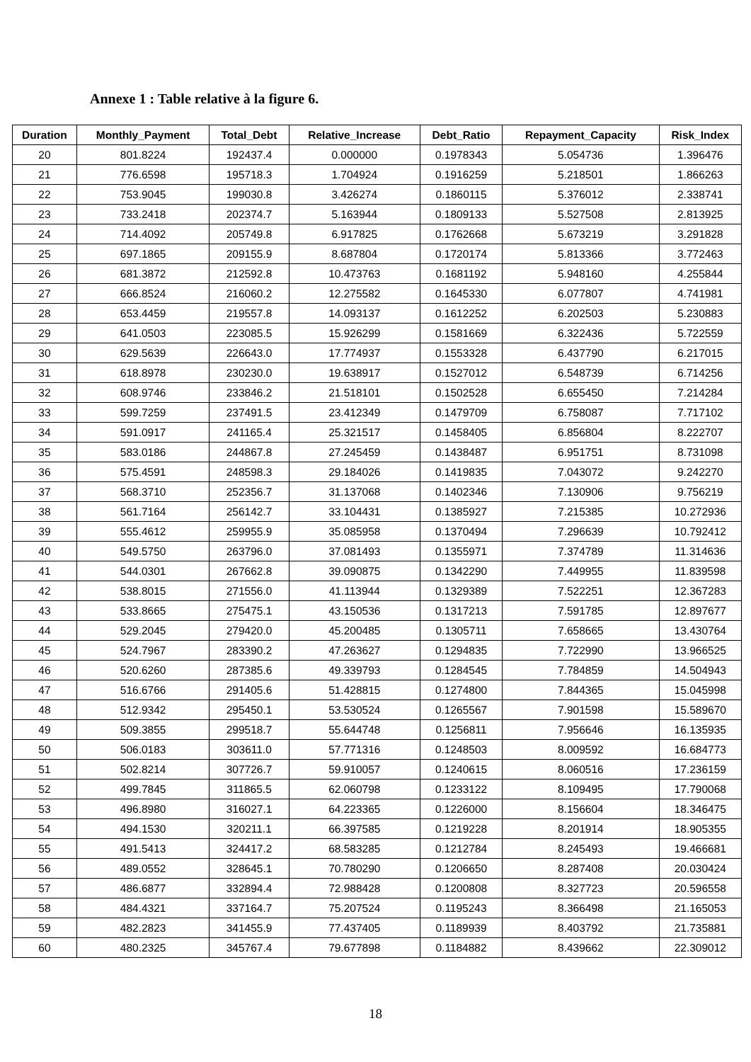Annexe 1 : Table relative à la figure 6.
| Duration | Monthly_Payment | Total_Debt | Relative_Increase | Debt_Ratio | Repayment_Capacity | Risk_Index |
| --- | --- | --- | --- | --- | --- | --- |
| 20 | 801.8224 | 192437.4 | 0.000000 | 0.1978343 | 5.054736 | 1.396476 |
| 21 | 776.6598 | 195718.3 | 1.704924 | 0.1916259 | 5.218501 | 1.866263 |
| 22 | 753.9045 | 199030.8 | 3.426274 | 0.1860115 | 5.376012 | 2.338741 |
| 23 | 733.2418 | 202374.7 | 5.163944 | 0.1809133 | 5.527508 | 2.813925 |
| 24 | 714.4092 | 205749.8 | 6.917825 | 0.1762668 | 5.673219 | 3.291828 |
| 25 | 697.1865 | 209155.9 | 8.687804 | 0.1720174 | 5.813366 | 3.772463 |
| 26 | 681.3872 | 212592.8 | 10.473763 | 0.1681192 | 5.948160 | 4.255844 |
| 27 | 666.8524 | 216060.2 | 12.275582 | 0.1645330 | 6.077807 | 4.741981 |
| 28 | 653.4459 | 219557.8 | 14.093137 | 0.1612252 | 6.202503 | 5.230883 |
| 29 | 641.0503 | 223085.5 | 15.926299 | 0.1581669 | 6.322436 | 5.722559 |
| 30 | 629.5639 | 226643.0 | 17.774937 | 0.1553328 | 6.437790 | 6.217015 |
| 31 | 618.8978 | 230230.0 | 19.638917 | 0.1527012 | 6.548739 | 6.714256 |
| 32 | 608.9746 | 233846.2 | 21.518101 | 0.1502528 | 6.655450 | 7.214284 |
| 33 | 599.7259 | 237491.5 | 23.412349 | 0.1479709 | 6.758087 | 7.717102 |
| 34 | 591.0917 | 241165.4 | 25.321517 | 0.1458405 | 6.856804 | 8.222707 |
| 35 | 583.0186 | 244867.8 | 27.245459 | 0.1438487 | 6.951751 | 8.731098 |
| 36 | 575.4591 | 248598.3 | 29.184026 | 0.1419835 | 7.043072 | 9.242270 |
| 37 | 568.3710 | 252356.7 | 31.137068 | 0.1402346 | 7.130906 | 9.756219 |
| 38 | 561.7164 | 256142.7 | 33.104431 | 0.1385927 | 7.215385 | 10.272936 |
| 39 | 555.4612 | 259955.9 | 35.085958 | 0.1370494 | 7.296639 | 10.792412 |
| 40 | 549.5750 | 263796.0 | 37.081493 | 0.1355971 | 7.374789 | 11.314636 |
| 41 | 544.0301 | 267662.8 | 39.090875 | 0.1342290 | 7.449955 | 11.839598 |
| 42 | 538.8015 | 271556.0 | 41.113944 | 0.1329389 | 7.522251 | 12.367283 |
| 43 | 533.8665 | 275475.1 | 43.150536 | 0.1317213 | 7.591785 | 12.897677 |
| 44 | 529.2045 | 279420.0 | 45.200485 | 0.1305711 | 7.658665 | 13.430764 |
| 45 | 524.7967 | 283390.2 | 47.263627 | 0.1294835 | 7.722990 | 13.966525 |
| 46 | 520.6260 | 287385.6 | 49.339793 | 0.1284545 | 7.784859 | 14.504943 |
| 47 | 516.6766 | 291405.6 | 51.428815 | 0.1274800 | 7.844365 | 15.045998 |
| 48 | 512.9342 | 295450.1 | 53.530524 | 0.1265567 | 7.901598 | 15.589670 |
| 49 | 509.3855 | 299518.7 | 55.644748 | 0.1256811 | 7.956646 | 16.135935 |
| 50 | 506.0183 | 303611.0 | 57.771316 | 0.1248503 | 8.009592 | 16.684773 |
| 51 | 502.8214 | 307726.7 | 59.910057 | 0.1240615 | 8.060516 | 17.236159 |
| 52 | 499.7845 | 311865.5 | 62.060798 | 0.1233122 | 8.109495 | 17.790068 |
| 53 | 496.8980 | 316027.1 | 64.223365 | 0.1226000 | 8.156604 | 18.346475 |
| 54 | 494.1530 | 320211.1 | 66.397585 | 0.1219228 | 8.201914 | 18.905355 |
| 55 | 491.5413 | 324417.2 | 68.583285 | 0.1212784 | 8.245493 | 19.466681 |
| 56 | 489.0552 | 328645.1 | 70.780290 | 0.1206650 | 8.287408 | 20.030424 |
| 57 | 486.6877 | 332894.4 | 72.988428 | 0.1200808 | 8.327723 | 20.596558 |
| 58 | 484.4321 | 337164.7 | 75.207524 | 0.1195243 | 8.366498 | 21.165053 |
| 59 | 482.2823 | 341455.9 | 77.437405 | 0.1189939 | 8.403792 | 21.735881 |
| 60 | 480.2325 | 345767.4 | 79.677898 | 0.1184882 | 8.439662 | 22.309012 |
18